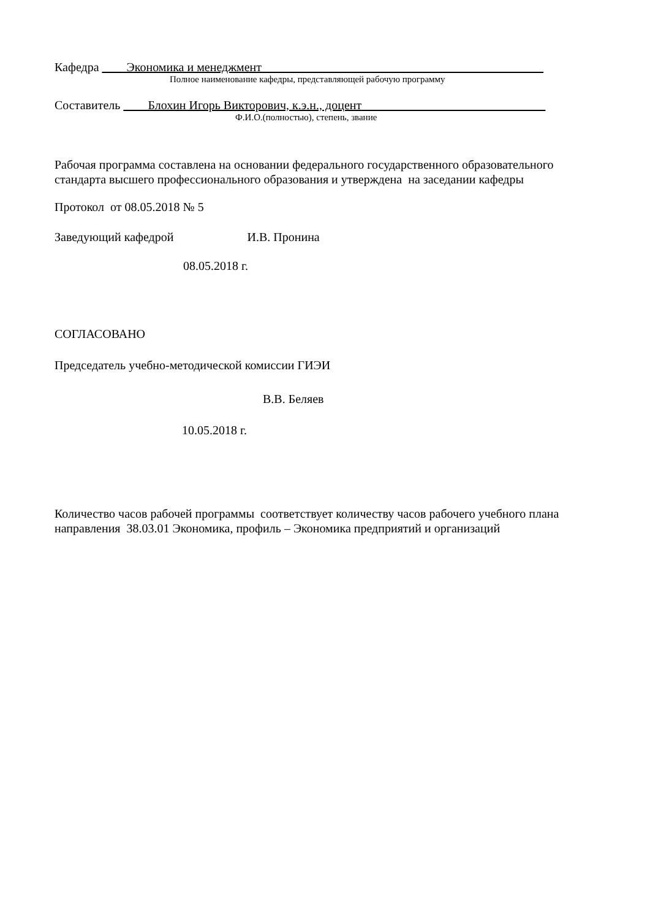Кафедра ____Экономика и менеджмент______________________________________________
Полное наименование кафедры, представляющей рабочую программу
Составитель ____Блохин Игорь Викторович, к.э.н., доцент______________________________
Ф.И.О.(полностью), степень, звание
Рабочая программа составлена на основании федерального государственного образовательного стандарта высшего профессионального образования и утверждена на заседании кафедры
Протокол от 08.05.2018 № 5
Заведующий кафедрой И.В. Пронина
08.05.2018 г.
СОГЛАСОВАНО
Председатель учебно-методической комиссии ГИЭИ
В.В. Беляев
10.05.2018 г.
Количество часов рабочей программы соответствует количеству часов рабочего учебного плана направления 38.03.01 Экономика, профиль – Экономика предприятий и организаций